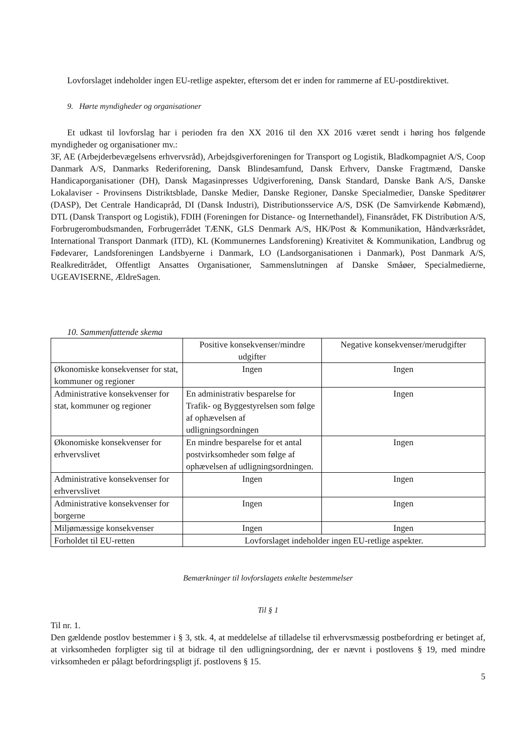Lovforslaget indeholder ingen EU-retlige aspekter, eftersom det er inden for rammerne af EU-postdirektivet.
9. Hørte myndigheder og organisationer
Et udkast til lovforslag har i perioden fra den XX 2016 til den XX 2016 været sendt i høring hos følgende myndigheder og organisationer mv.:
3F, AE (Arbejderbevægelsens erhvervsråd), Arbejdsgiverforeningen for Transport og Logistik, Bladkompagniet A/S, Coop Danmark A/S, Danmarks Rederiforening, Dansk Blindesamfund, Dansk Erhverv, Danske Fragtmænd, Danske Handicaporganisationer (DH), Dansk Magasinpresses Udgiverforening, Dansk Standard, Danske Bank A/S, Danske Lokalaviser - Provinsens Distriktsblade, Danske Medier, Danske Regioner, Danske Specialmedier, Danske Speditører (DASP), Det Centrale Handicapråd, DI (Dansk Industri), Distributionsservice A/S, DSK (De Samvirkende Købmænd), DTL (Dansk Transport og Logistik), FDIH (Foreningen for Distance- og Internethandel), Finansrådet, FK Distribution A/S, Forbrugerombudsmanden, Forbrugerrådet TÆNK, GLS Denmark A/S, HK/Post & Kommunikation, Håndværksrådet, International Transport Danmark (ITD), KL (Kommunernes Landsforening) Kreativitet & Kommunikation, Landbrug og Fødevarer, Landsforeningen Landsbyerne i Danmark, LO (Landsorganisationen i Danmark), Post Danmark A/S, Realkreditrådet, Offentligt Ansattes Organisationer, Sammenslutningen af Danske Småøer, Specialmedierne, UGEAVISERNE, ÆldreSagen.
10. Sammenfattende skema
| | Positive konsekvenser/mindre udgifter | Negative konsekvenser/merudgifter |
| Økonomiske konsekvenser for stat, kommuner og regioner | Ingen | Ingen |
| Administrative konsekvenser for stat, kommuner og regioner | En administrativ besparelse for Trafik- og Byggestyrelsen som følge af ophævelsen af udligningsordningen | Ingen |
| Økonomiske konsekvenser for erhvervslivet | En mindre besparelse for et antal postvirksomheder som følge af ophævelsen af udligningsordningen. | Ingen |
| Administrative konsekvenser for erhvervslivet | Ingen | Ingen |
| Administrative konsekvenser for borgerne | Ingen | Ingen |
| Miljømæssige konsekvenser | Ingen | Ingen |
| Forholdet til EU-retten | Lovforslaget indeholder ingen EU-retlige aspekter. | |
Bemærkninger til lovforslagets enkelte bestemmelser
Til § 1
Til nr. 1.
Den gældende postlov bestemmer i § 3, stk. 4, at meddelelse af tilladelse til erhvervsmæssig postbefordring er betinget af, at virksomheden forpligter sig til at bidrage til den udligningsordning, der er nævnt i postlovens § 19, med mindre virksomheden er pålagt befordringspligt jf. postlovens § 15.
5